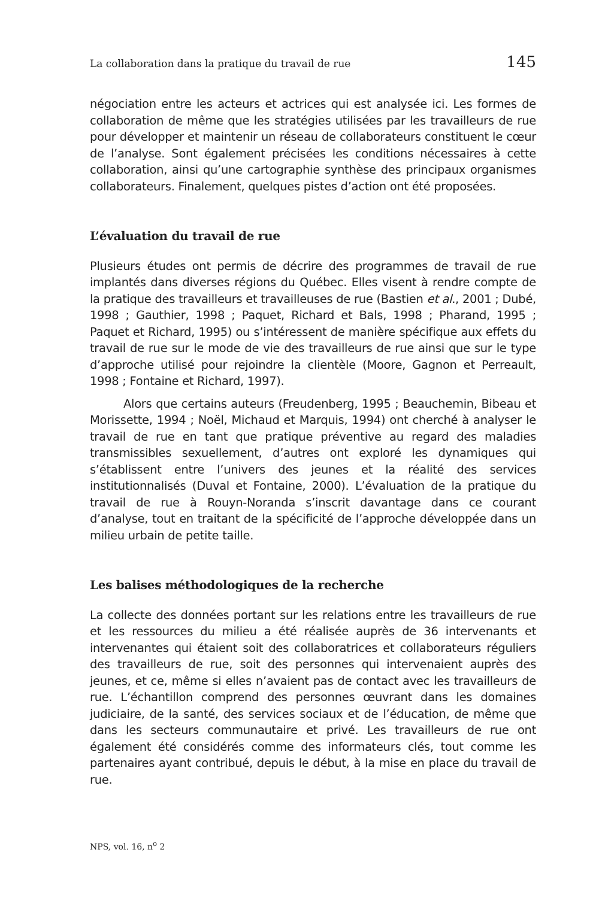La collaboration dans la pratique du travail de rue 145
négociation entre les acteurs et actrices qui est analysée ici. Les formes de collaboration de même que les stratégies utilisées par les travailleurs de rue pour développer et maintenir un réseau de collaborateurs constituent le cœur de l’analyse. Sont également précisées les conditions nécessaires à cette collaboration, ainsi qu’une cartographie synthèse des principaux organismes collaborateurs. Finalement, quelques pistes d’action ont été proposées.
L’évaluation du travail de rue
Plusieurs études ont permis de décrire des programmes de travail de rue implantés dans diverses régions du Québec. Elles visent à rendre compte de la pratique des travailleurs et travailleuses de rue (Bastien et al., 2001 ; Dubé, 1998 ; Gauthier, 1998 ; Paquet, Richard et Bals, 1998 ; Pharand, 1995 ; Paquet et Richard, 1995) ou s’intéressent de manière spécifique aux effets du travail de rue sur le mode de vie des travailleurs de rue ainsi que sur le type d’approche utilisé pour rejoindre la clientèle (Moore, Gagnon et Perreault, 1998 ; Fontaine et Richard, 1997).
Alors que certains auteurs (Freudenberg, 1995 ; Beauchemin, Bibeau et Morissette, 1994 ; Noël, Michaud et Marquis, 1994) ont cherché à analyser le travail de rue en tant que pratique préventive au regard des maladies transmissibles sexuellement, d’autres ont exploré les dynamiques qui s’établissent entre l’univers des jeunes et la réalité des services institutionnalisés (Duval et Fontaine, 2000). L’évaluation de la pratique du travail de rue à Rouyn-Noranda s’inscrit davantage dans ce courant d’analyse, tout en traitant de la spécificité de l’approche développée dans un milieu urbain de petite taille.
Les balises méthodologiques de la recherche
La collecte des données portant sur les relations entre les travailleurs de rue et les ressources du milieu a été réalisée auprès de 36 intervenants et intervenantes qui étaient soit des collaboratrices et collaborateurs réguliers des travailleurs de rue, soit des personnes qui intervenaient auprès des jeunes, et ce, même si elles n’avaient pas de contact avec les travailleurs de rue. L’échantillon comprend des personnes œuvrant dans les domaines judiciaire, de la santé, des services sociaux et de l’éducation, de même que dans les secteurs communautaire et privé. Les travailleurs de rue ont également été considérés comme des informateurs clés, tout comme les partenaires ayant contribué, depuis le début, à la mise en place du travail de rue.
NPS, vol. 16, n<sup>o</sup> 2